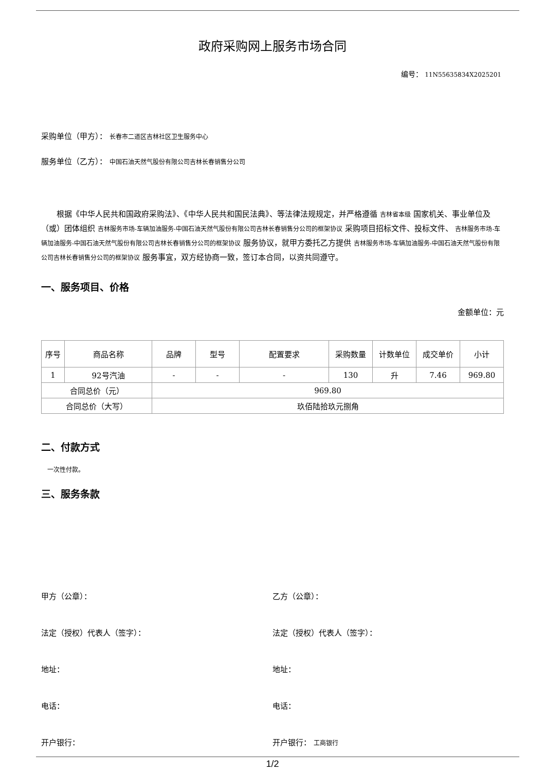政府采购网上服务市场合同
编号： 11N55635834X2025201
采购单位（甲方）： 长春市二道区吉林社区卫生服务中心
服务单位（乙方）： 中国石油天然气股份有限公司吉林长春销售分公司
根据《中华人民共和国政府采购法》、《中华人民共和国民法典》、等法律法规规定，并严格遵循 吉林省本级 国家机关、事业单位及（或）团体组织 吉林服务市场-车辆加油服务-中国石油天然气股份有限公司吉林长春销售分公司的框架协议 采购项目招标文件、投标文件、 吉林服务市场-车辆加油服务-中国石油天然气股份有限公司吉林长春销售分公司的框架协议 服务协议，就甲方委托乙方提供 吉林服务市场-车辆加油服务-中国石油天然气股份有限公司吉林长春销售分公司的框架协议 服务事宜，双方经协商一致，签订本合同，以资共同遵守。
一、服务项目、价格
金额单位：元
| 序号 | 商品名称 | 品牌 | 型号 | 配置要求 | 采购数量 | 计数单位 | 成交单价 | 小计 |
| --- | --- | --- | --- | --- | --- | --- | --- | --- |
| 1 | 92号汽油 | - | - | - | 130 | 升 | 7.46 | 969.80 |
| 合同总价（元） | | 969.80 | | | | | | |
| 合同总价（大写） | | 玖佰陆拾玖元捌角 | | | | | | |
二、付款方式
一次性付款。
三、服务条款
甲方（公章）： 乙方（公章）：
法定（授权）代表人（签字）： 法定（授权）代表人（签字）：
地址： 地址：
电话： 电话：
开户银行： 开户银行： 工商银行
1/2